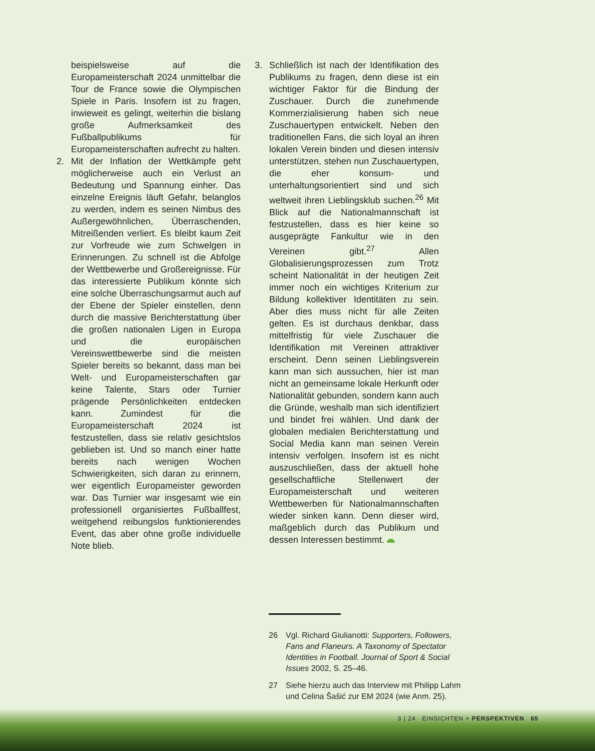beispielsweise auf die Europameisterschaft 2024 unmittelbar die Tour de France sowie die Olympischen Spiele in Paris. Insofern ist zu fragen, inwieweit es gelingt, weiterhin die bislang große Aufmerksamkeit des Fußballpublikums für Europameisterschaften aufrecht zu halten.
2. Mit der Inflation der Wettkämpfe geht möglicherweise auch ein Verlust an Bedeutung und Spannung einher. Das einzelne Ereignis läuft Gefahr, belanglos zu werden, indem es seinen Nimbus des Außergewöhnlichen, Überraschenden, Mitreißenden verliert. Es bleibt kaum Zeit zur Vorfreude wie zum Schwelgen in Erinnerungen. Zu schnell ist die Abfolge der Wettbewerbe und Großereignisse. Für das interessierte Publikum könnte sich eine solche Überraschungsarmut auch auf der Ebene der Spieler einstellen, denn durch die massive Berichterstattung über die großen nationalen Ligen in Europa und die europäischen Vereinswettbewerbe sind die meisten Spieler bereits so bekannt, dass man bei Welt- und Europameisterschaften gar keine Talente, Stars oder Turnier prägende Persönlichkeiten entdecken kann. Zumindest für die Europameisterschaft 2024 ist festzustellen, dass sie relativ gesichtslos geblieben ist. Und so manch einer hatte bereits nach wenigen Wochen Schwierigkeiten, sich daran zu erinnern, wer eigentlich Europameister geworden war. Das Turnier war insgesamt wie ein professionell organisiertes Fußballfest, weitgehend reibungslos funktionierendes Event, das aber ohne große individuelle Note blieb.
3. Schließlich ist nach der Identifikation des Publikums zu fragen, denn diese ist ein wichtiger Faktor für die Bindung der Zuschauer. Durch die zunehmende Kommerzialisierung haben sich neue Zuschauertypen entwickelt. Neben den traditionellen Fans, die sich loyal an ihren lokalen Verein binden und diesen intensiv unterstützen, stehen nun Zuschauertypen, die eher konsum- und unterhaltungsorientiert sind und sich weltweit ihren Lieblingsklub suchen.<sup>26</sup> Mit Blick auf die Nationalmannschaft ist festzustellen, dass es hier keine so ausgeprägte Fankultur wie in den Vereinen gibt.<sup>27</sup> Allen Globalisierungsprozessen zum Trotz scheint Nationalität in der heutigen Zeit immer noch ein wichtiges Kriterium zur Bildung kollektiver Identitäten zu sein. Aber dies muss nicht für alle Zeiten gelten. Es ist durchaus denkbar, dass mittelfristig für viele Zuschauer die Identifikation mit Vereinen attraktiver erscheint. Denn seinen Lieblingsverein kann man sich aussuchen, hier ist man nicht an gemeinsame lokale Herkunft oder Nationalität gebunden, sondern kann auch die Gründe, weshalb man sich identifiziert und bindet frei wählen. Und dank der globalen medialen Berichterstattung und Social Media kann man seinen Verein intensiv verfolgen. Insofern ist es nicht auszuschließen, dass der aktuell hohe gesellschaftliche Stellenwert der Europameisterschaft und weiteren Wettbewerben für Nationalmannschaften wieder sinken kann. Denn dieser wird, maßgeblich durch das Publikum und dessen Interessen bestimmt.
26 Vgl. Richard Giulianotti: Supporters, Followers, Fans and Flaneurs. A Taxonomy of Spectator Identities in Football. Journal of Sport & Social Issues 2002, S. 25–46.
27 Siehe hierzu auch das Interview mit Philipp Lahm und Celina Šašić zur EM 2024 (wie Anm. 25).
3 | 24 EINSICHTEN + PERSPEKTIVEN 65